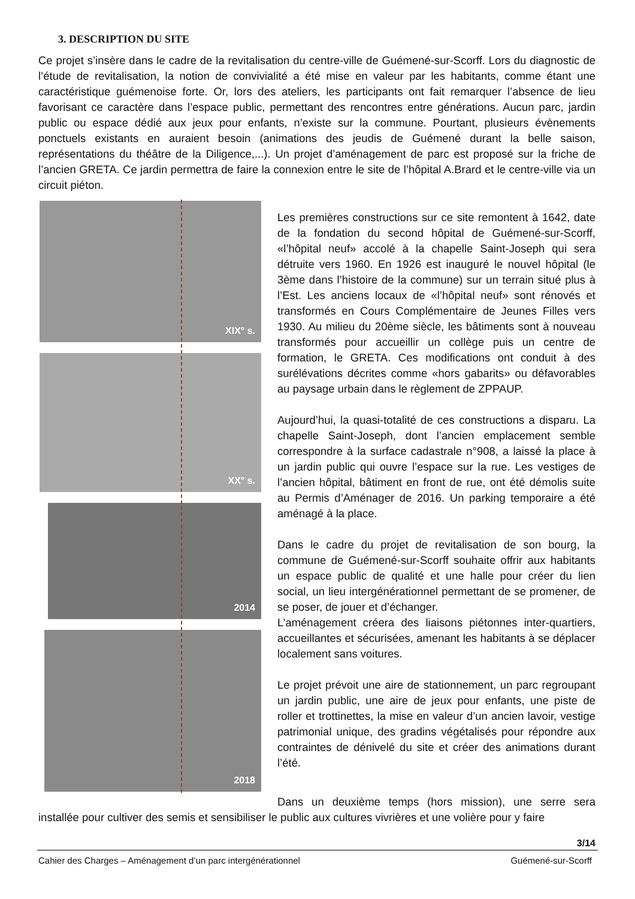3. DESCRIPTION DU SITE
Ce projet s’insère dans le cadre de la revitalisation du centre-ville de Guémené-sur-Scorff. Lors du diagnostic de l’étude de revitalisation, la notion de convivialité a été mise en valeur par les habitants, comme étant une caractéristique guémenoise forte. Or, lors des ateliers, les participants ont fait remarquer l’absence de lieu favorisant ce caractère dans l’espace public, permettant des rencontres entre générations. Aucun parc, jardin public ou espace dédié aux jeux pour enfants, n’existe sur la commune. Pourtant, plusieurs évènements ponctuels existants en auraient besoin (animations des jeudis de Guémené durant la belle saison, représentations du théâtre de la Diligence,...). Un projet d’aménagement de parc est proposé sur la friche de l’ancien GRETA. Ce jardin permettra de faire la connexion entre le site de l’hôpital A.Brard et le centre-ville via un circuit piéton.
XIX° s.
XX° s.
2014
2018
Les premières constructions sur ce site remontent à 1642, date de la fondation du second hôpital de Guémené-sur-Scorff, «l’hôpital neuf» accolé à la chapelle Saint-Joseph qui sera détruite vers 1960. En 1926 est inauguré le nouvel hôpital (le 3ème dans l’histoire de la commune) sur un terrain situé plus à l’Est. Les anciens locaux de «l’hôpital neuf» sont rénovés et transformés en Cours Complémentaire de Jeunes Filles vers 1930. Au milieu du 20ème siècle, les bâtiments sont à nouveau transformés pour accueillir un collège puis un centre de formation, le GRETA. Ces modifications ont conduit à des surélévations décrites comme «hors gabarits» ou défavorables au paysage urbain dans le règlement de ZPPAUP.
Aujourd’hui, la quasi-totalité de ces constructions a disparu. La chapelle Saint-Joseph, dont l’ancien emplacement semble correspondre à la surface cadastrale n°908, a laissé la place à un jardin public qui ouvre l’espace sur la rue. Les vestiges de l’ancien hôpital, bâtiment en front de rue, ont été démolis suite au Permis d’Aménager de 2016. Un parking temporaire a été aménagé à la place.
Dans le cadre du projet de revitalisation de son bourg, la commune de Guémené-sur-Scorff souhaite offrir aux habitants un espace public de qualité et une halle pour créer du lien social, un lieu intergénérationnel permettant de se promener, de se poser, de jouer et d’échanger.
L’aménagement créera des liaisons piétonnes inter-quartiers, accueillantes et sécurisées, amenant les habitants à se déplacer localement sans voitures.
Le projet prévoit une aire de stationnement, un parc regroupant un jardin public, une aire de jeux pour enfants, une piste de roller et trottinettes, la mise en valeur d’un ancien lavoir, vestige patrimonial unique, des gradins végétalisés pour répondre aux contraintes de dénivelé du site et créer des animations durant l’été.
Dans un deuxième temps (hors mission), une serre sera installée pour cultiver des semis et sensibiliser le public aux cultures vivrières et une volière pour y faire
3/14
Cahier des Charges – Aménagement d’un parc intergénérationnel Guémené-sur-Scorff